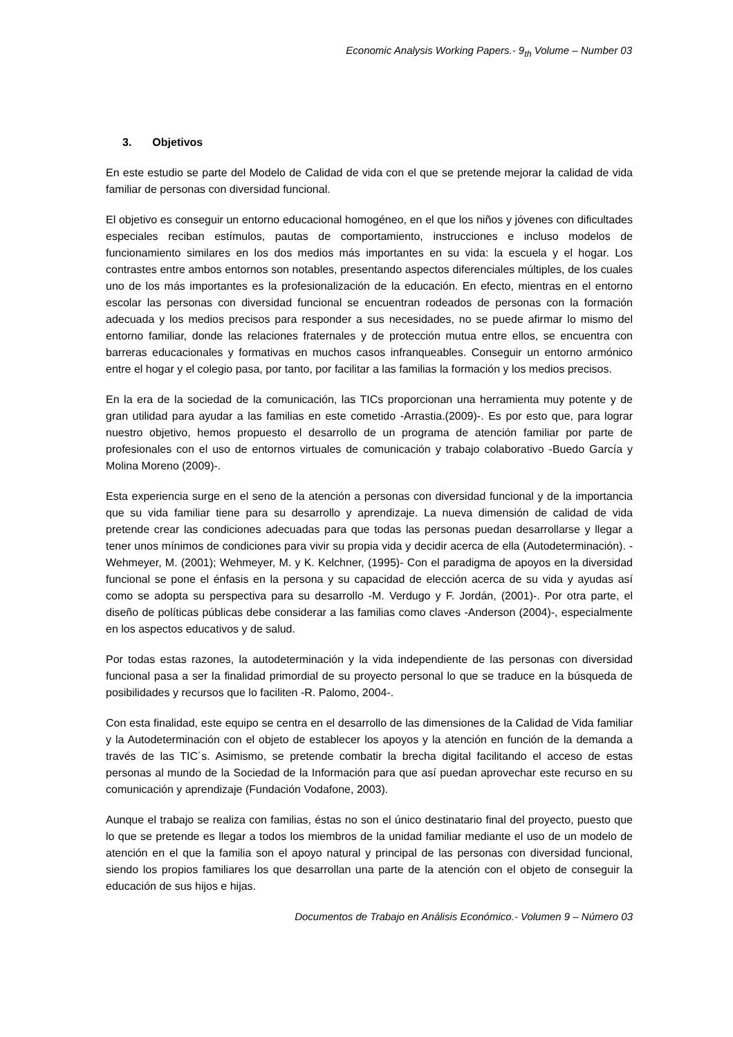Economic Analysis Working Papers.- 9<sub>th</sub> Volume – Number 03
3. Objetivos
En este estudio se parte del Modelo de Calidad de vida con el que se pretende mejorar la calidad de vida familiar de personas con diversidad funcional.
El objetivo es conseguir un entorno educacional homogéneo, en el que los niños y jóvenes con dificultades especiales reciban estímulos, pautas de comportamiento, instrucciones e incluso modelos de funcionamiento similares en los dos medios más importantes en su vida: la escuela y el hogar. Los contrastes entre ambos entornos son notables, presentando aspectos diferenciales múltiples, de los cuales uno de los más importantes es la profesionalización de la educación. En efecto, mientras en el entorno escolar las personas con diversidad funcional se encuentran rodeados de personas con la formación adecuada y los medios precisos para responder a sus necesidades, no se puede afirmar lo mismo del entorno familiar, donde las relaciones fraternales y de protección mutua entre ellos, se encuentra con barreras educacionales y formativas en muchos casos infranqueables. Conseguir un entorno armónico entre el hogar y el colegio pasa, por tanto, por facilitar a las familias la formación y los medios precisos.
En la era de la sociedad de la comunicación, las TICs proporcionan una herramienta muy potente y de gran utilidad para ayudar a las familias en este cometido -Arrastia.(2009)-. Es por esto que, para lograr nuestro objetivo, hemos propuesto el desarrollo de un programa de atención familiar por parte de profesionales con el uso de entornos virtuales de comunicación y trabajo colaborativo -Buedo García y Molina Moreno (2009)-.
Esta experiencia surge en el seno de la atención a personas con diversidad funcional y de la importancia que su vida familiar tiene para su desarrollo y aprendizaje. La nueva dimensión de calidad de vida pretende crear las condiciones adecuadas para que todas las personas puedan desarrollarse y llegar a tener unos mínimos de condiciones para vivir su propia vida y decidir acerca de ella (Autodeterminación). - Wehmeyer, M. (2001); Wehmeyer, M. y K. Kelchner, (1995)- Con el paradigma de apoyos en la diversidad funcional se pone el énfasis en la persona y su capacidad de elección acerca de su vida y ayudas así como se adopta su perspectiva para su desarrollo -M. Verdugo y F. Jordán, (2001)-. Por otra parte, el diseño de políticas públicas debe considerar a las familias como claves -Anderson (2004)-, especialmente en los aspectos educativos y de salud.
Por todas estas razones, la autodeterminación y la vida independiente de las personas con diversidad funcional pasa a ser la finalidad primordial de su proyecto personal lo que se traduce en la búsqueda de posibilidades y recursos que lo faciliten -R. Palomo, 2004-.
Con esta finalidad, este equipo se centra en el desarrollo de las dimensiones de la Calidad de Vida familiar y la Autodeterminación con el objeto de establecer los apoyos y la atención en función de la demanda a través de las TIC´s. Asimismo, se pretende combatir la brecha digital facilitando el acceso de estas personas al mundo de la Sociedad de la Información para que así puedan aprovechar este recurso en su comunicación y aprendizaje (Fundación Vodafone, 2003).
Aunque el trabajo se realiza con familias, éstas no son el único destinatario final del proyecto, puesto que lo que se pretende es llegar a todos los miembros de la unidad familiar mediante el uso de un modelo de atención en el que la familia son el apoyo natural y principal de las personas con diversidad funcional, siendo los propios familiares los que desarrollan una parte de la atención con el objeto de conseguir la educación de sus hijos e hijas.
Documentos de Trabajo en Análisis Económico.- Volumen 9 – Número 03